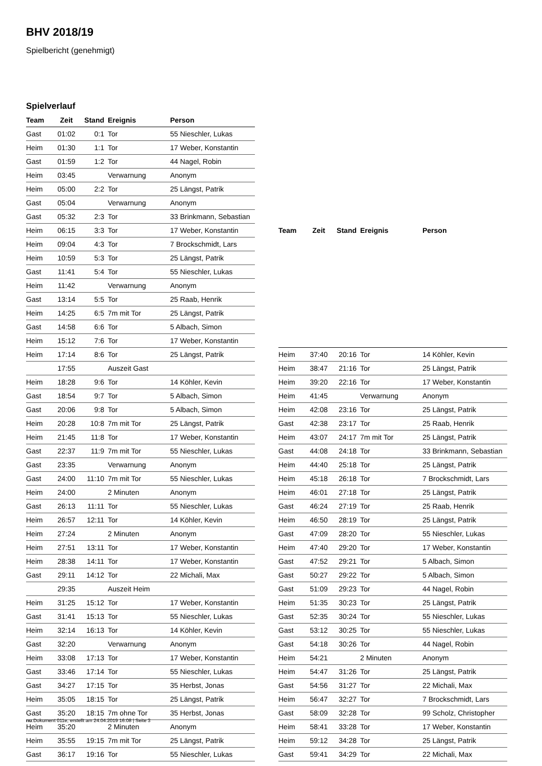BHV 2018/19
Spielbericht (genehmigt)
Spielverlauf
| Team | Zeit | Stand | Ereignis | Person |
| --- | --- | --- | --- | --- |
| Gast | 01:02 | 0:1 | Tor | 55 Nieschler, Lukas |
| Heim | 01:30 | 1:1 | Tor | 17 Weber, Konstantin |
| Gast | 01:59 | 1:2 | Tor | 44 Nagel, Robin |
| Heim | 03:45 | | Verwarnung | Anonym |
| Heim | 05:00 | 2:2 | Tor | 25 Längst, Patrik |
| Gast | 05:04 | | Verwarnung | Anonym |
| Gast | 05:32 | 2:3 | Tor | 33 Brinkmann, Sebastian |
| Heim | 06:15 | 3:3 | Tor | 17 Weber, Konstantin |
| Heim | 09:04 | 4:3 | Tor | 7 Brockschmidt, Lars |
| Heim | 10:59 | 5:3 | Tor | 25 Längst, Patrik |
| Gast | 11:41 | 5:4 | Tor | 55 Nieschler, Lukas |
| Heim | 11:42 | | Verwarnung | Anonym |
| Gast | 13:14 | 5:5 | Tor | 25 Raab, Henrik |
| Heim | 14:25 | 6:5 | 7m mit Tor | 25 Längst, Patrik |
| Gast | 14:58 | 6:6 | Tor | 5 Albach, Simon |
| Heim | 15:12 | 7:6 | Tor | 17 Weber, Konstantin |
| Heim | 17:14 | 8:6 | Tor | 25 Längst, Patrik |
| | 17:55 | | Auszeit Gast | |
| Heim | 18:28 | 9:6 | Tor | 14 Köhler, Kevin |
| Gast | 18:54 | 9:7 | Tor | 5 Albach, Simon |
| Gast | 20:06 | 9:8 | Tor | 5 Albach, Simon |
| Heim | 20:28 | 10:8 | 7m mit Tor | 25 Längst, Patrik |
| Heim | 21:45 | 11:8 | Tor | 17 Weber, Konstantin |
| Gast | 22:37 | 11:9 | 7m mit Tor | 55 Nieschler, Lukas |
| Gast | 23:35 | | Verwarnung | Anonym |
| Gast | 24:00 | 11:10 | 7m mit Tor | 55 Nieschler, Lukas |
| Heim | 24:00 | | 2 Minuten | Anonym |
| Gast | 26:13 | 11:11 | Tor | 55 Nieschler, Lukas |
| Heim | 26:57 | 12:11 | Tor | 14 Köhler, Kevin |
| Heim | 27:24 | | 2 Minuten | Anonym |
| Heim | 27:51 | 13:11 | Tor | 17 Weber, Konstantin |
| Heim | 28:38 | 14:11 | Tor | 17 Weber, Konstantin |
| Gast | 29:11 | 14:12 | Tor | 22 Michali, Max |
| | 29:35 | | Auszeit Heim | |
| Heim | 31:25 | 15:12 | Tor | 17 Weber, Konstantin |
| Gast | 31:41 | 15:13 | Tor | 55 Nieschler, Lukas |
| Heim | 32:14 | 16:13 | Tor | 14 Köhler, Kevin |
| Gast | 32:20 | | Verwarnung | Anonym |
| Heim | 33:08 | 17:13 | Tor | 17 Weber, Konstantin |
| Gast | 33:46 | 17:14 | Tor | 55 Nieschler, Lukas |
| Gast | 34:27 | 17:15 | Tor | 35 Herbst, Jonas |
| Heim | 35:05 | 18:15 | Tor | 25 Längst, Patrik |
| Gast | 35:20 | 18:15 | 7m ohne Tor | 35 Herbst, Jonas |
| Heim | 35:20 | | 2 Minuten | Anonym |
| Heim | 35:55 | 19:15 | 7m mit Tor | 25 Längst, Patrik |
| Gast | 36:17 | 19:16 | Tor | 55 Nieschler, Lukas |
| Team | Zeit | Stand | Ereignis | Person |
| --- | --- | --- | --- | --- |
| Heim | 37:40 | 20:16 | Tor | 14 Köhler, Kevin |
| Heim | 38:47 | 21:16 | Tor | 25 Längst, Patrik |
| Heim | 39:20 | 22:16 | Tor | 17 Weber, Konstantin |
| Heim | 41:45 | | Verwarnung | Anonym |
| Heim | 42:08 | 23:16 | Tor | 25 Längst, Patrik |
| Gast | 42:38 | 23:17 | Tor | 25 Raab, Henrik |
| Heim | 43:07 | 24:17 | 7m mit Tor | 25 Längst, Patrik |
| Gast | 44:08 | 24:18 | Tor | 33 Brinkmann, Sebastian |
| Heim | 44:40 | 25:18 | Tor | 25 Längst, Patrik |
| Heim | 45:18 | 26:18 | Tor | 7 Brockschmidt, Lars |
| Heim | 46:01 | 27:18 | Tor | 25 Längst, Patrik |
| Gast | 46:24 | 27:19 | Tor | 25 Raab, Henrik |
| Heim | 46:50 | 28:19 | Tor | 25 Längst, Patrik |
| Gast | 47:09 | 28:20 | Tor | 55 Nieschler, Lukas |
| Heim | 47:40 | 29:20 | Tor | 17 Weber, Konstantin |
| Gast | 47:52 | 29:21 | Tor | 5 Albach, Simon |
| Gast | 50:27 | 29:22 | Tor | 5 Albach, Simon |
| Gast | 51:09 | 29:23 | Tor | 44 Nagel, Robin |
| Heim | 51:35 | 30:23 | Tor | 25 Längst, Patrik |
| Gast | 52:35 | 30:24 | Tor | 55 Nieschler, Lukas |
| Gast | 53:12 | 30:25 | Tor | 55 Nieschler, Lukas |
| Gast | 54:18 | 30:26 | Tor | 44 Nagel, Robin |
| Heim | 54:21 | | 2 Minuten | Anonym |
| Heim | 54:47 | 31:26 | Tor | 25 Längst, Patrik |
| Gast | 54:56 | 31:27 | Tor | 22 Michali, Max |
| Heim | 56:47 | 32:27 | Tor | 7 Brockschmidt, Lars |
| Gast | 58:09 | 32:28 | Tor | 99 Scholz, Christopher |
| Heim | 58:41 | 33:28 | Tor | 17 Weber, Konstantin |
| Heim | 59:12 | 34:28 | Tor | 25 Längst, Patrik |
| Gast | 59:41 | 34:29 | Tor | 22 Michali, Max |
nu.Dokument 011e, erstellt am 24.04.2019 16:08 | Seite 3